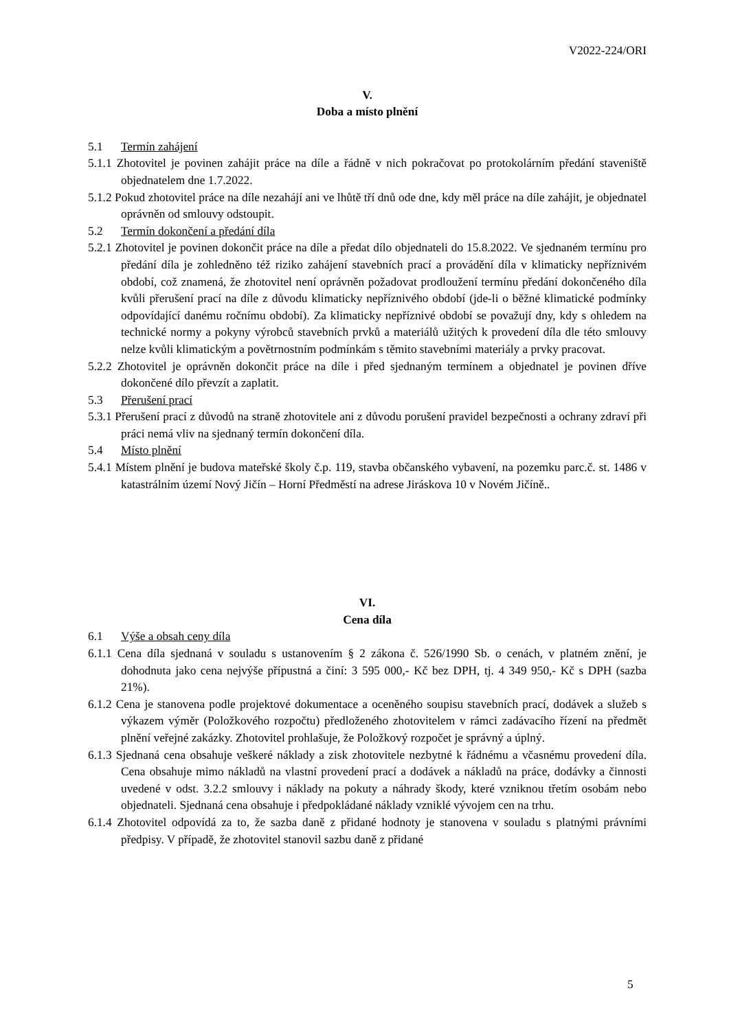V2022-224/ORI
V.
Doba a místo plnění
5.1 Termín zahájení
5.1.1 Zhotovitel je povinen zahájit práce na díle a řádně v nich pokračovat po protokolárním předání staveniště objednatelem dne 1.7.2022.
5.1.2 Pokud zhotovitel práce na díle nezahájí ani ve lhůtě tří dnů ode dne, kdy měl práce na díle zahájit, je objednatel oprávněn od smlouvy odstoupit.
5.2 Termín dokončení a předání díla
5.2.1 Zhotovitel je povinen dokončit práce na díle a předat dílo objednateli do 15.8.2022. Ve sjednaném termínu pro předání díla je zohledněno též riziko zahájení stavebních prací a provádění díla v klimaticky nepříznivém období, což znamená, že zhotovitel není oprávněn požadovat prodloužení termínu předání dokončeného díla kvůli přerušení prací na díle z důvodu klimaticky nepříznivého období (jde-li o běžné klimatické podmínky odpovídající danému ročnímu období). Za klimaticky nepříznivé období se považují dny, kdy s ohledem na technické normy a pokyny výrobců stavebních prvků a materiálů užitých k provedení díla dle této smlouvy nelze kvůli klimatickým a povětrnostním podmínkám s těmito stavebními materiály a prvky pracovat.
5.2.2 Zhotovitel je oprávněn dokončit práce na díle i před sjednaným termínem a objednatel je povinen dříve dokončené dílo převzít a zaplatit.
5.3 Přerušení prací
5.3.1 Přerušení prací z důvodů na straně zhotovitele ani z důvodu porušení pravidel bezpečnosti a ochrany zdraví při práci nemá vliv na sjednaný termín dokončení díla.
5.4 Místo plnění
5.4.1 Místem plnění je budova mateřské školy č.p. 119, stavba občanského vybavení, na pozemku parc.č. st. 1486 v katastrálním území Nový Jičín – Horní Předměstí na adrese Jiráskova 10 v Novém Jičíně..
VI.
Cena díla
6.1 Výše a obsah ceny díla
6.1.1 Cena díla sjednaná v souladu s ustanovením § 2 zákona č. 526/1990 Sb. o cenách, v platném znění, je dohodnuta jako cena nejvýše přípustná a činí: 3 595 000,- Kč bez DPH, tj. 4 349 950,- Kč s DPH (sazba 21%).
6.1.2 Cena je stanovena podle projektové dokumentace a oceněného soupisu stavebních prací, dodávek a služeb s výkazem výměr (Položkového rozpočtu) předloženého zhotovitelem v rámci zadávacího řízení na předmět plnění veřejné zakázky. Zhotovitel prohlašuje, že Položkový rozpočet je správný a úplný.
6.1.3 Sjednaná cena obsahuje veškeré náklady a zisk zhotovitele nezbytné k řádnému a včasnému provedení díla. Cena obsahuje mimo nákladů na vlastní provedení prací a dodávek a nákladů na práce, dodávky a činnosti uvedené v odst. 3.2.2 smlouvy i náklady na pokuty a náhrady škody, které vzniknou třetím osobám nebo objednateli. Sjednaná cena obsahuje i předpokládané náklady vzniklé vývojem cen na trhu.
6.1.4 Zhotovitel odpovídá za to, že sazba daně z přidané hodnoty je stanovena v souladu s platnými právními předpisy. V případě, že zhotovitel stanovil sazbu daně z přidané
5